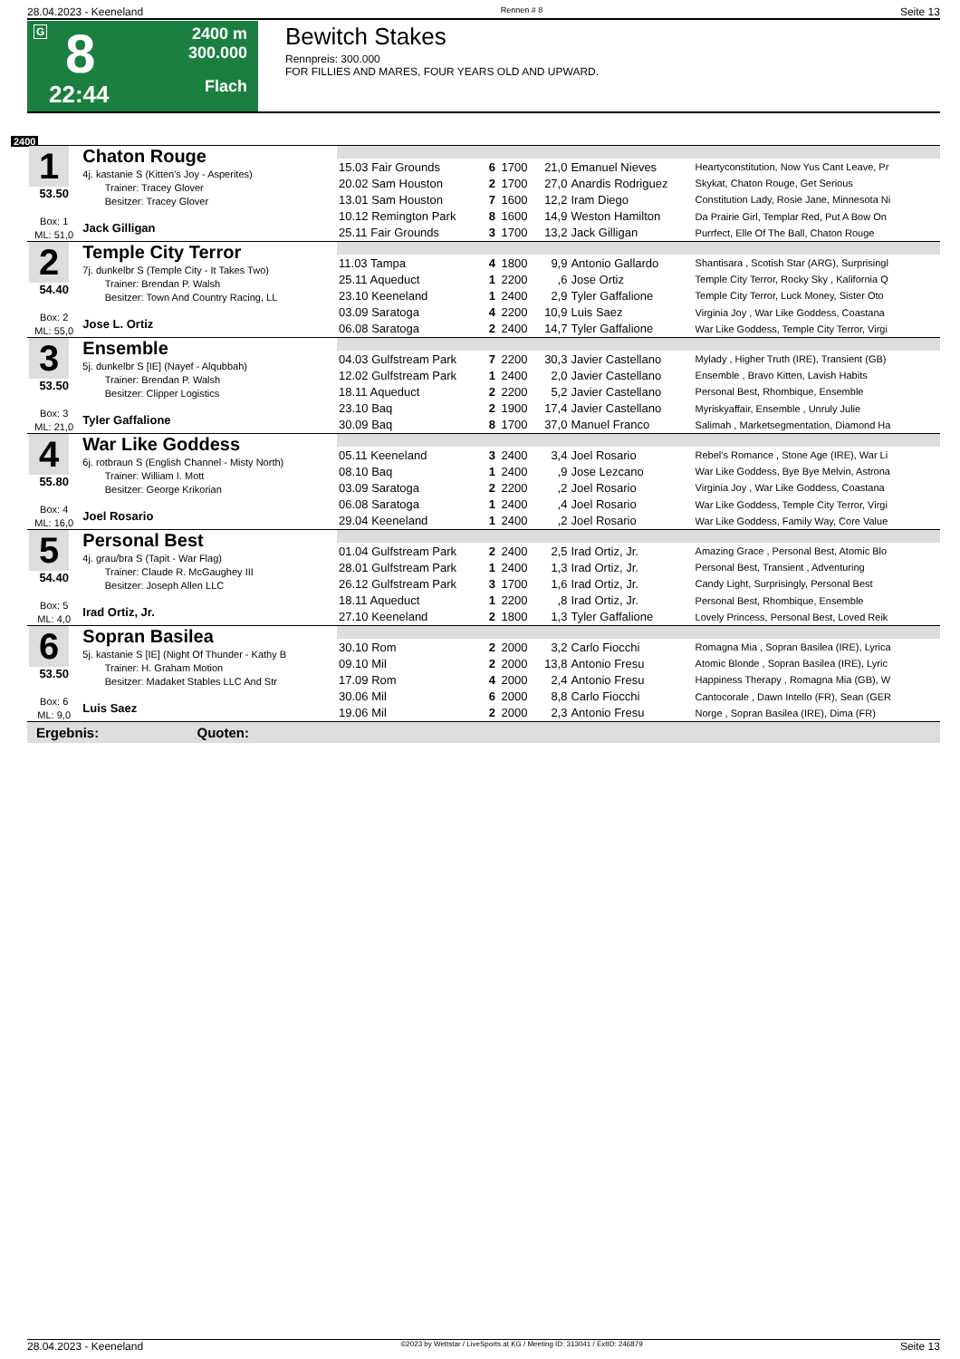28.04.2023 - Keeneland Rennen # 8 Seite 13
G 8
22:44
2400 m
300.000
Flach
Bewitch Stakes
Rennpreis: 300.000
FOR FILLIES AND MARES, FOUR YEARS OLD AND UPWARD.
2400
| 1 53.50 Box: 1 ML: 51,0 | Chaton Rouge 4j. kastanie S (Kitten's Joy - Asperites) Trainer: Tracey Glover Besitzer: Tracey Glover Jack Gilligan | | | | | | |
| | | 15.03 Fair Grounds | 6 | 1700 | 21,0 | Emanuel Nieves | Heartyconstitution, Now Yus Cant Leave, Pr |
| | | 20.02 Sam Houston | 2 | 1700 | 27,0 | Anardis Rodriguez | Skykat, Chaton Rouge, Get Serious |
| | | 13.01 Sam Houston | 7 | 1600 | 12,2 | Iram Diego | Constitution Lady, Rosie Jane, Minnesota Ni |
| | | 10.12 Remington Park | 8 | 1600 | 14,9 | Weston Hamilton | Da Prairie Girl, Templar Red, Put A Bow On |
| | | 25.11 Fair Grounds | 3 | 1700 | 13,2 | Jack Gilligan | Purrfect, Elle Of The Ball, Chaton Rouge |
| 2 54.40 Box: 2 ML: 55,0 | Temple City Terror 7j. dunkelbr S (Temple City - It Takes Two) Trainer: Brendan P. Walsh Besitzer: Town And Country Racing, LL Jose L. Ortiz | | | | | | |
| | | 11.03 Tampa | 4 | 1800 | 9,9 | Antonio Gallardo | Shantisara , Scotish Star (ARG), Surprisingl |
| | | 25.11 Aqueduct | 1 | 2200 | ,6 | Jose Ortiz | Temple City Terror, Rocky Sky , Kalifornia Q |
| | | 23.10 Keeneland | 1 | 2400 | 2,9 | Tyler Gaffalione | Temple City Terror, Luck Money, Sister Oto |
| | | 03.09 Saratoga | 4 | 2200 | 10,9 | Luis Saez | Virginia Joy , War Like Goddess, Coastana |
| | | 06.08 Saratoga | 2 | 2400 | 14,7 | Tyler Gaffalione | War Like Goddess, Temple City Terror, Virgi |
| 3 53.50 Box: 3 ML: 21,0 | Ensemble 5j. dunkelbr S [IE] (Nayef - Alqubbah) Trainer: Brendan P. Walsh Besitzer: Clipper Logistics Tyler Gaffalione | | | | | | |
| | | 04.03 Gulfstream Park | 7 | 2200 | 30,3 | Javier Castellano | Mylady , Higher Truth (IRE), Transient (GB) |
| | | 12.02 Gulfstream Park | 1 | 2400 | 2,0 | Javier Castellano | Ensemble , Bravo Kitten, Lavish Habits |
| | | 18.11 Aqueduct | 2 | 2200 | 5,2 | Javier Castellano | Personal Best, Rhombique, Ensemble |
| | | 23.10 Baq | 2 | 1900 | 17,4 | Javier Castellano | Myriskyaffair, Ensemble , Unruly Julie |
| | | 30.09 Baq | 8 | 1700 | 37,0 | Manuel Franco | Salimah , Marketsegmentation, Diamond Ha |
| 4 55.80 Box: 4 ML: 16,0 | War Like Goddess 6j. rotbraun S (English Channel - Misty North) Trainer: William I. Mott Besitzer: George Krikorian Joel Rosario | | | | | | |
| | | 05.11 Keeneland | 3 | 2400 | 3,4 | Joel Rosario | Rebel's Romance , Stone Age (IRE), War Li |
| | | 08.10 Baq | 1 | 2400 | ,9 | Jose Lezcano | War Like Goddess, Bye Bye Melvin, Astrona |
| | | 03.09 Saratoga | 2 | 2200 | ,2 | Joel Rosario | Virginia Joy , War Like Goddess, Coastana |
| | | 06.08 Saratoga | 1 | 2400 | ,4 | Joel Rosario | War Like Goddess, Temple City Terror, Virgi |
| | | 29.04 Keeneland | 1 | 2400 | ,2 | Joel Rosario | War Like Goddess, Family Way, Core Value |
| 5 54.40 Box: 5 ML: 4,0 | Personal Best 4j. grau/bra S (Tapit - War Flag) Trainer: Claude R. McGaughey III Besitzer: Joseph Allen LLC Irad Ortiz, Jr. | | | | | | |
| | | 01.04 Gulfstream Park | 2 | 2400 | 2,5 | Irad Ortiz, Jr. | Amazing Grace , Personal Best, Atomic Blo |
| | | 28.01 Gulfstream Park | 1 | 2400 | 1,3 | Irad Ortiz, Jr. | Personal Best, Transient , Adventuring |
| | | 26.12 Gulfstream Park | 3 | 1700 | 1,6 | Irad Ortiz, Jr. | Candy Light, Surprisingly, Personal Best |
| | | 18.11 Aqueduct | 1 | 2200 | ,8 | Irad Ortiz, Jr. | Personal Best, Rhombique, Ensemble |
| | | 27.10 Keeneland | 2 | 1800 | 1,3 | Tyler Gaffalione | Lovely Princess, Personal Best, Loved Reik |
| 6 53.50 Box: 6 ML: 9,0 | Sopran Basilea 5j. kastanie S [IE] (Night Of Thunder - Kathy B Trainer: H. Graham Motion Besitzer: Madaket Stables LLC And Str Luis Saez | | | | | | |
| | | 30.10 Rom | 2 | 2000 | 3,2 | Carlo Fiocchi | Romagna Mia , Sopran Basilea (IRE), Lyrica |
| | | 09.10 Mil | 2 | 2000 | 13,8 | Antonio Fresu | Atomic Blonde , Sopran Basilea (IRE), Lyric |
| | | 17.09 Rom | 4 | 2000 | 2,4 | Antonio Fresu | Happiness Therapy , Romagna Mia (GB), W |
| | | 30.06 Mil | 6 | 2000 | 8,8 | Carlo Fiocchi | Cantocorale , Dawn Intello (FR), Sean (GER |
| | | 19.06 Mil | 2 | 2000 | 2,3 | Antonio Fresu | Norge , Sopran Basilea (IRE), Dima (FR) |
| Ergebnis: Quoten: | | | | | | | |
28.04.2023 - Keeneland ©2023 by Wettstar / LiveSports.at KG / Meeting ID: 313041 / ExtID: 246879 Seite 13